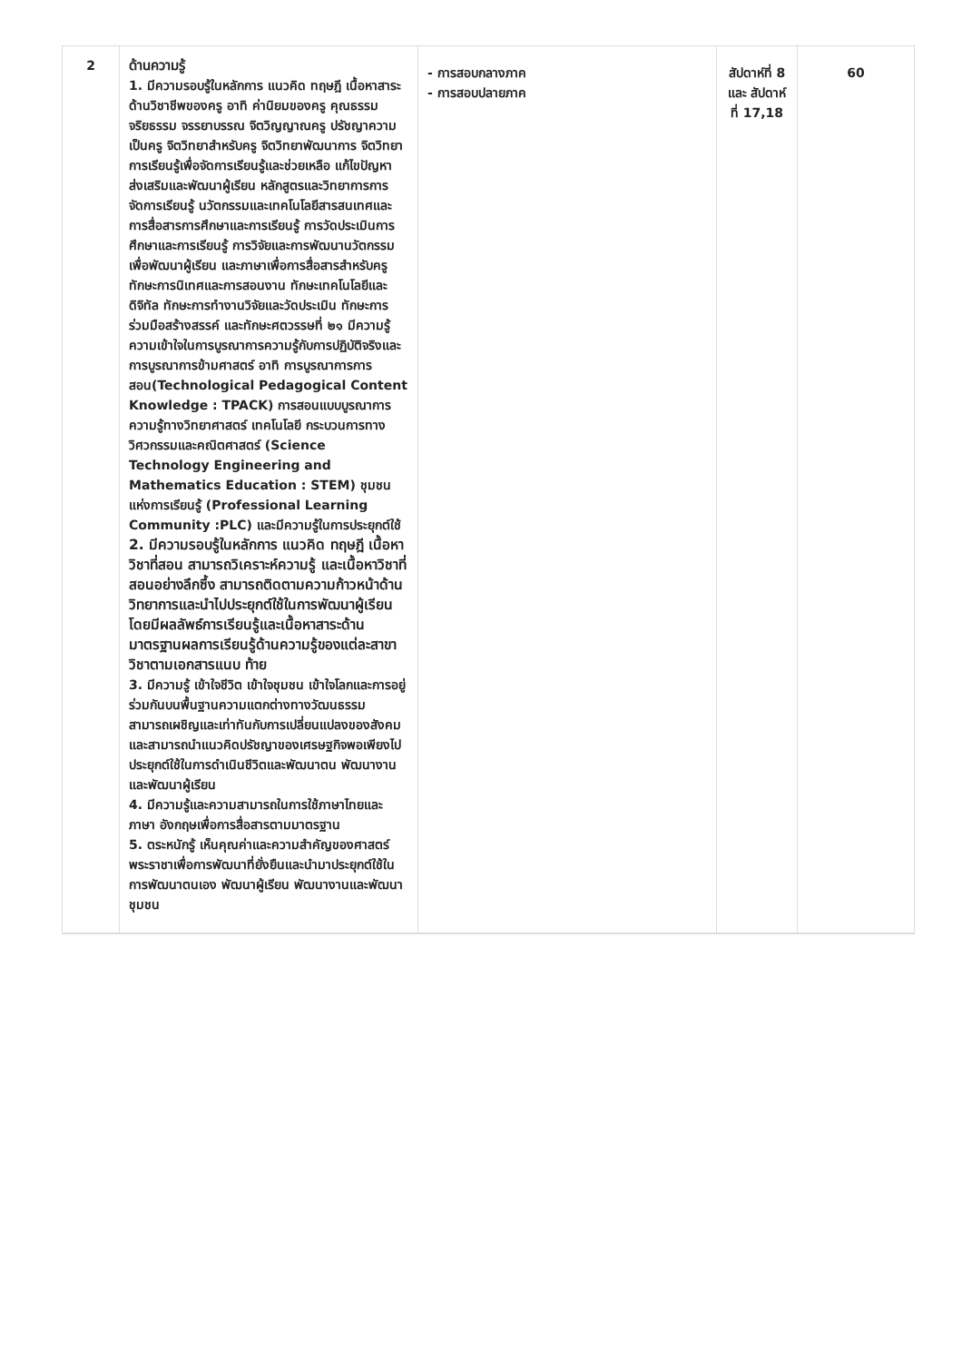| 2 | ด้านความรู้ 1. มีความรอบรู้ในหลักการ แนวคิด ทฤษฎี เนื้อหาสาระด้านวิชาชีพของครู อาทิ ค่านิยมของครู คุณธรรม จริยธรรม จรรยาบรรณ จิตวิญญาณครู ปรัชญาความเป็นครู จิตวิทยาสำหรับครู จิตวิทยาพัฒนาการ จิตวิทยาการเรียนรู้เพื่อจัดการเรียนรู้และช่วยเหลือ แก้ไขปัญหา ส่งเสริมและพัฒนาผู้เรียน หลักสูตรและวิทยาการการจัดการเรียนรู้ นวัตกรรมและเทคโนโลยีสารสนเทศและการสื่อสารการศึกษาและการเรียนรู้ การวัดประเมินการศึกษาและการเรียนรู้ การวิจัยและการพัฒนานวัตกรรมเพื่อพัฒนาผู้เรียน และภาษาเพื่อการสื่อสารสำหรับครู ทักษะการนิเทศและการสอนงาน ทักษะเทคโนโลยีและดิจิทัล ทักษะการทำงานวิจัยและวัดประเมิน ทักษะการร่วมมือสร้างสรรค์ และทักษะศตวรรษที่ ๒๑ มีความรู้ ความเข้าใจในการบูรณาการความรู้กับการปฏิบัติจริงและการบูรณาการข้ามศาสตร์ อาทิ การบูรณาการการสอน(Technological Pedagogical Content Knowledge : TPACK) การสอนแบบบูรณาการความรู้ทางวิทยาศาสตร์ เทคโนโลยี กระบวนการทางวิศวกรรมและคณิตศาสตร์ (Science Technology Engineering and Mathematics Education : STEM) ชุมชนแห่งการเรียนรู้ (Professional Learning Community :PLC) และมีความรู้ในการประยุกต์ใช้ 2. มีความรอบรู้ในหลักการ แนวคิด ทฤษฎี เนื้อหาวิชาที่สอน สามารถวิเคราะห์ความรู้ และเนื้อหาวิชาที่สอนอย่างลึกซึ้ง สามารถติดตามความก้าวหน้าด้านวิทยาการและนำไปประยุกต์ใช้ในการพัฒนาผู้เรียน โดยมีผลลัพธ์การเรียนรู้และเนื้อหาสาระด้านมาตรฐานผลการเรียนรู้ด้านความรู้ของแต่ละสาขาวิชาตามเอกสารแนบ ท้าย 3. มีความรู้ เข้าใจชีวิต เข้าใจชุมชน เข้าใจโลกและการอยู่ร่วมกันบนพื้นฐานความแตกต่างทางวัฒนธรรม สามารถเผชิญและเท่าทันกับการเปลี่ยนแปลงของสังคม และสามารถนำแนวคิดปรัชญาของเศรษฐกิจพอเพียงไปประยุกต์ใช้ในการดำเนินชีวิตและพัฒนาตน พัฒนางานและพัฒนาผู้เรียน 4. มีความรู้และความสามารถในการใช้ภาษาไทยและภาษา อังกฤษเพื่อการสื่อสารตามมาตรฐาน 5. ตระหนักรู้ เห็นคุณค่าและความสำคัญของศาสตร์พระราชาเพื่อการพัฒนาที่ยั่งยืนและนำมาประยุกต์ใช้ในการพัฒนาตนเอง พัฒนาผู้เรียน พัฒนางานและพัฒนาชุมชน | - การสอบกลางภาค - การสอบปลายภาค | สัปดาห์ที่ 8 และ สัปดาห์ที่ 17,18 | 60 |